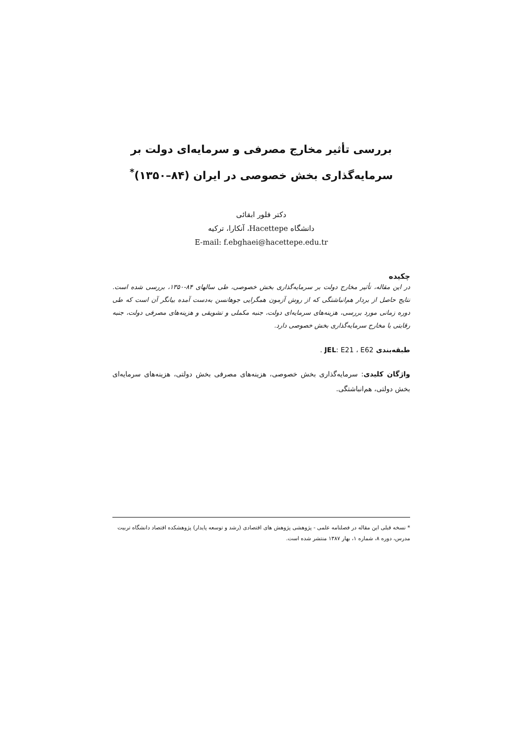بررسی تأثیر مخارج مصرفی و سرمایه‌ای دولت بر
سرمایه‌گذاری بخش خصوصی در ایران (۸۴–۱۳۵۰)<sup>*</sup>
دکتر فلور ابقائی
دانشگاه Hacettepe، آنکارا، ترکیه
E-mail: f.ebghaei@hacettepe.edu.tr
چکیده
در این مقاله، تأثیر مخارج دولت بر سرمایه‌گذاری بخش خصوصی، طی سالهای ۸۴-۱۳۵۰، بررسی شده است. نتایج حاصل از بردار هم‌انباشتگی که از روش آزمون همگرایی جوهانسن به‌دست آمده بیانگر آن است که طی دوره زمانی مورد بررسی، هزینه‌های سرمایه‌ای دولت، جنبه مکملی و تشویقی و هزینه‌های مصرفی دولت، جنبه رقابتی با مخارج سرمایه‌گذاری بخش خصوصی دارد.
طبقه‌بندی JEL: E21 ، E62 .
واژگان کلیدی: سرمایه‌گذاری بخش خصوصی، هزینه‌های مصرفی بخش دولتی، هزینه‌های سرمایه‌ای بخش دولتی، هم‌انباشتگی.
* نسخه قبلی این مقاله در فصلنامه علمی - پژوهشی پژوهش های اقتصادی (رشد و توسعه پایدار) پژوهشکده اقتصاد دانشگاه تربیت مدرس، دوره ۸، شماره ۱، بهار ۱۳۸۷ منتشر شده است.